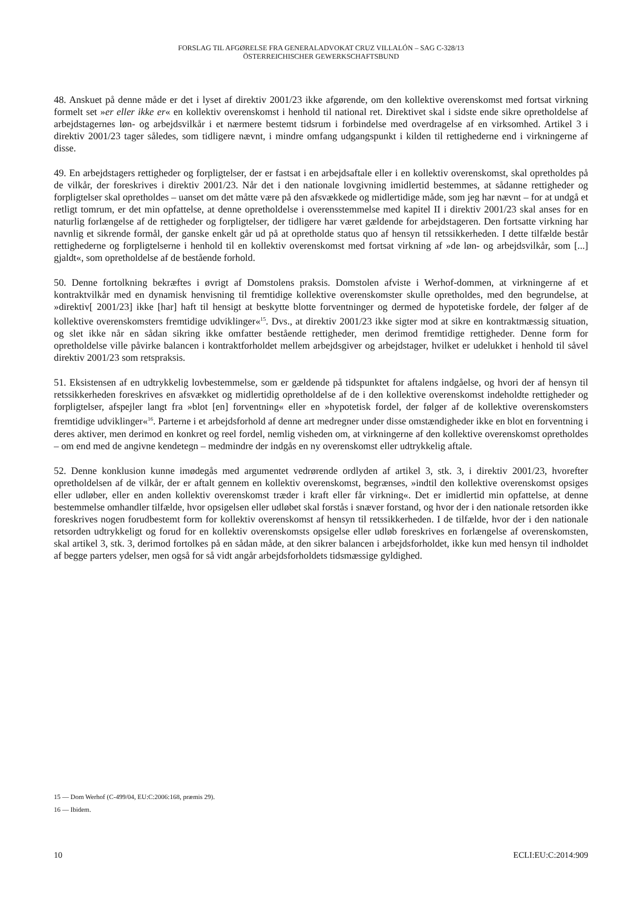FORSLAG TIL AFGØRELSE FRA GENERALADVOKAT CRUZ VILLALÓN – SAG C-328/13
ÖSTERREICHISCHER GEWERKSCHAFTSBUND
48. Anskuet på denne måde er det i lyset af direktiv 2001/23 ikke afgørende, om den kollektive overenskomst med fortsat virkning formelt set »er eller ikke er« en kollektiv overenskomst i henhold til national ret. Direktivet skal i sidste ende sikre opretholdelse af arbejdstagernes løn- og arbejdsvilkår i et nærmere bestemt tidsrum i forbindelse med overdragelse af en virksomhed. Artikel 3 i direktiv 2001/23 tager således, som tidligere nævnt, i mindre omfang udgangspunkt i kilden til rettighederne end i virkningerne af disse.
49. En arbejdstagers rettigheder og forpligtelser, der er fastsat i en arbejdsaftale eller i en kollektiv overenskomst, skal opretholdes på de vilkår, der foreskrives i direktiv 2001/23. Når det i den nationale lovgivning imidlertid bestemmes, at sådanne rettigheder og forpligtelser skal opretholdes – uanset om det måtte være på den afsvækkede og midlertidige måde, som jeg har nævnt – for at undgå et retligt tomrum, er det min opfattelse, at denne opretholdelse i overensstemmelse med kapitel II i direktiv 2001/23 skal anses for en naturlig forlængelse af de rettigheder og forpligtelser, der tidligere har været gældende for arbejdstageren. Den fortsatte virkning har navnlig et sikrende formål, der ganske enkelt går ud på at opretholde status quo af hensyn til retssikkerheden. I dette tilfælde består rettighederne og forpligtelserne i henhold til en kollektiv overenskomst med fortsat virkning af »de løn- og arbejdsvilkår, som [...] gjaldt«, som opretholdelse af de bestående forhold.
50. Denne fortolkning bekræftes i øvrigt af Domstolens praksis. Domstolen afviste i Werhof-dommen, at virkningerne af et kontraktvilkår med en dynamisk henvisning til fremtidige kollektive overenskomster skulle opretholdes, med den begrundelse, at »direktiv[ 2001/23] ikke [har] haft til hensigt at beskytte blotte forventninger og dermed de hypotetiske fordele, der følger af de kollektive overenskomsters fremtidige udviklinger«<sup>15</sup>. Dvs., at direktiv 2001/23 ikke sigter mod at sikre en kontraktmæssig situation, og slet ikke når en sådan sikring ikke omfatter bestående rettigheder, men derimod fremtidige rettigheder. Denne form for opretholdelse ville påvirke balancen i kontraktforholdet mellem arbejdsgiver og arbejdstager, hvilket er udelukket i henhold til såvel direktiv 2001/23 som retspraksis.
51. Eksistensen af en udtrykkelig lovbestemmelse, som er gældende på tidspunktet for aftalens indgåelse, og hvori der af hensyn til retssikkerheden foreskrives en afsvækket og midlertidig opretholdelse af de i den kollektive overenskomst indeholdte rettigheder og forpligtelser, afspejler langt fra »blot [en] forventning« eller en »hypotetisk fordel, der følger af de kollektive overenskomsters fremtidige udviklinger«<sup>16</sup>. Parterne i et arbejdsforhold af denne art medregner under disse omstændigheder ikke en blot en forventning i deres aktiver, men derimod en konkret og reel fordel, nemlig visheden om, at virkningerne af den kollektive overenskomst opretholdes – om end med de angivne kendetegn – medmindre der indgås en ny overenskomst eller udtrykkelig aftale.
52. Denne konklusion kunne imødegås med argumentet vedrørende ordlyden af artikel 3, stk. 3, i direktiv 2001/23, hvorefter opretholdelsen af de vilkår, der er aftalt gennem en kollektiv overenskomst, begrænses, »indtil den kollektive overenskomst opsiges eller udløber, eller en anden kollektiv overenskomst træder i kraft eller får virkning«. Det er imidlertid min opfattelse, at denne bestemmelse omhandler tilfælde, hvor opsigelsen eller udløbet skal forstås i snæver forstand, og hvor der i den nationale retsorden ikke foreskrives nogen forudbestemt form for kollektiv overenskomst af hensyn til retssikkerheden. I de tilfælde, hvor der i den nationale retsorden udtrykkeligt og forud for en kollektiv overenskomsts opsigelse eller udløb foreskrives en forlængelse af overenskomsten, skal artikel 3, stk. 3, derimod fortolkes på en sådan måde, at den sikrer balancen i arbejdsforholdet, ikke kun med hensyn til indholdet af begge parters ydelser, men også for så vidt angår arbejdsforholdets tidsmæssige gyldighed.
15 — Dom Werhof (C-499/04, EU:C:2006:168, præmis 29).
16 — Ibidem.
10 ECLI:EU:C:2014:909